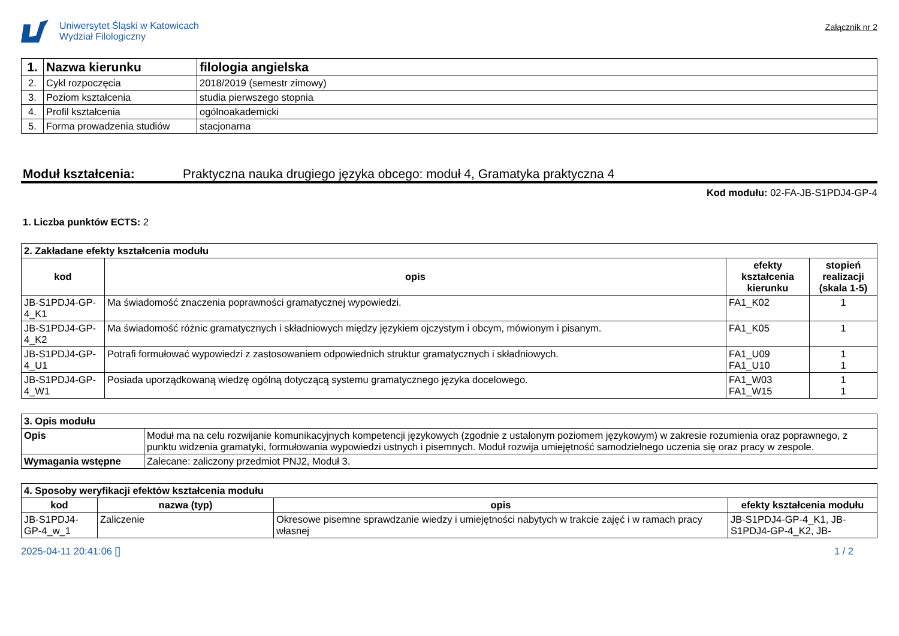Uniwersytet Śląski w Katowicach
Wydział Filologiczny
Załącznik nr 2
| 1. | Nazwa kierunku | filologia angielska |
| --- | --- | --- |
| 2. | Cykl rozpoczęcia | 2018/2019 (semestr zimowy) |
| 3. | Poziom kształcenia | studia pierwszego stopnia |
| 4. | Profil kształcenia | ogólnoakademicki |
| 5. | Forma prowadzenia studiów | stacjonarna |
Moduł kształcenia: Praktyczna nauka drugiego języka obcego: moduł 4, Gramatyka praktyczna 4
Kod modułu: 02-FA-JB-S1PDJ4-GP-4
1. Liczba punktów ECTS: 2
| 2. Zakładane efekty kształcenia modułu | | | |
| --- | --- | --- | --- |
| kod | opis | efekty kształcenia kierunku | stopień realizacji (skala 1-5) |
| JB-S1PDJ4-GP-4_K1 | Ma świadomość znaczenia poprawności gramatycznej wypowiedzi. | FA1_K02 | 1 |
| JB-S1PDJ4-GP-4_K2 | Ma świadomość różnic gramatycznych i składniowych między językiem ojczystym i obcym, mówionym i pisanym. | FA1_K05 | 1 |
| JB-S1PDJ4-GP-4_U1 | Potrafi formułować wypowiedzi z zastosowaniem odpowiednich struktur gramatycznych i składniowych. | FA1_U09 FA1_U10 | 1 1 |
| JB-S1PDJ4-GP-4_W1 | Posiada uporządkowaną wiedzę ogólną dotyczącą systemu gramatycznego języka docelowego. | FA1_W03 FA1_W15 | 1 1 |
| 3. Opis modułu | |
| --- | --- |
| Opis | Moduł ma na celu rozwijanie komunikacyjnych kompetencji językowych (zgodnie z ustalonym poziomem językowym) w zakresie rozumienia oraz poprawnego, z punktu widzenia gramatyki, formułowania wypowiedzi ustnych i pisemnych. Moduł rozwija umiejętność samodzielnego uczenia się oraz pracy w zespole. |
| Wymagania wstępne | Zalecane: zaliczony przedmiot PNJ2, Moduł 3. |
| 4. Sposoby weryfikacji efektów kształcenia modułu | | | |
| --- | --- | --- | --- |
| kod | nazwa (typ) | opis | efekty kształcenia modułu |
| JB-S1PDJ4-GP-4_w_1 | Zaliczenie | Okresowe pisemne sprawdzanie wiedzy i umiejętności nabytych w trakcie zajęć i w ramach pracy własnej | JB-S1PDJ4-GP-4_K1, JB-S1PDJ4-GP-4_K2, JB- |
2025-04-11 20:41:06 [] 1 / 2